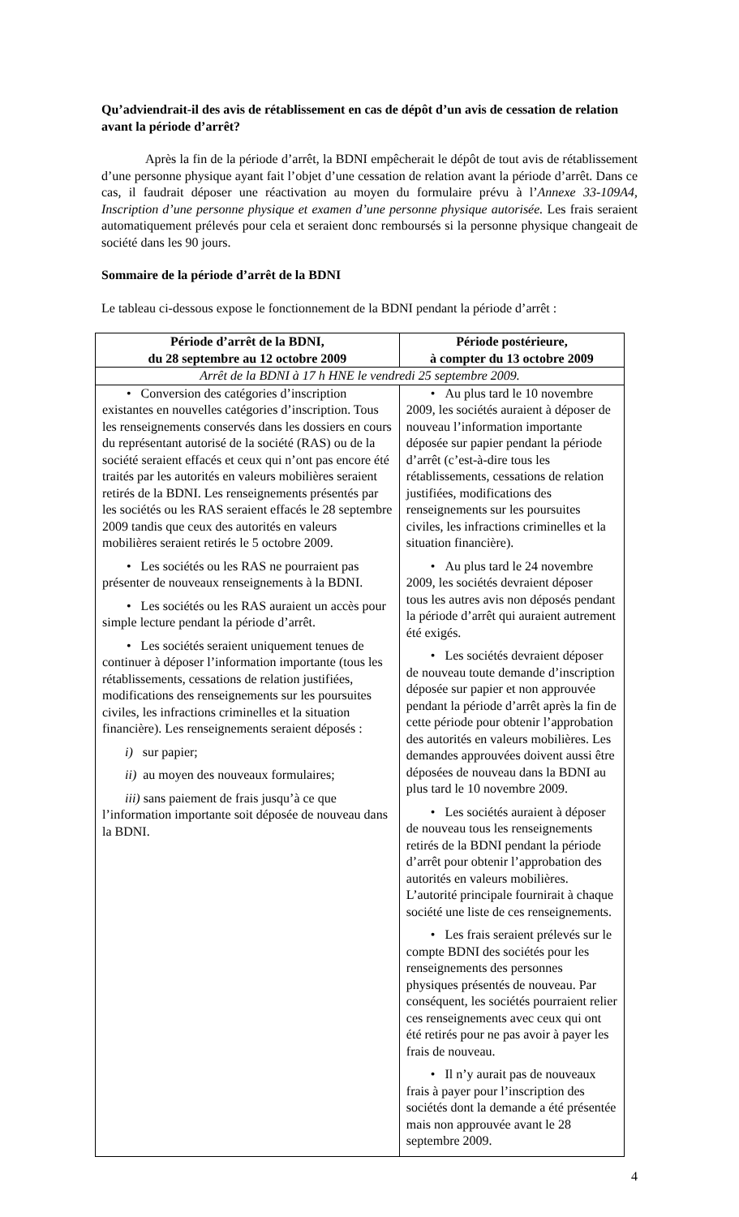Qu’adviendrait-il des avis de rétablissement en cas de dépôt d’un avis de cessation de relation avant la période d’arrêt?
Après la fin de la période d’arrêt, la BDNI empêcherait le dépôt de tout avis de rétablissement d’une personne physique ayant fait l’objet d’une cessation de relation avant la période d’arrêt. Dans ce cas, il faudrait déposer une réactivation au moyen du formulaire prévu à l’Annexe 33-109A4, Inscription d’une personne physique et examen d’une personne physique autorisée. Les frais seraient automatiquement prélevés pour cela et seraient donc remboursés si la personne physique changeait de société dans les 90 jours.
Sommaire de la période d’arrêt de la BDNI
Le tableau ci-dessous expose le fonctionnement de la BDNI pendant la période d’arrêt :
| Période d’arrêt de la BDNI, du 28 septembre au 12 octobre 2009 | Période postérieure, à compter du 13 octobre 2009 |
| --- | --- |
| Arrêt de la BDNI à 17 h HNE le vendredi 25 septembre 2009. | |
| • Conversion des catégories d’inscription existantes en nouvelles catégories d’inscription. Tous les renseignements conservés dans les dossiers en cours du représentant autorisé de la société (RAS) ou de la société seraient effacés et ceux qui n’ont pas encore été traités par les autorités en valeurs mobilières seraient retirés de la BDNI. Les renseignements présentés par les sociétés ou les RAS seraient effacés le 28 septembre 2009 tandis que ceux des autorités en valeurs mobilières seraient retirés le 5 octobre 2009. • Les sociétés ou les RAS ne pourraient pas présenter de nouveaux renseignements à la BDNI. • Les sociétés ou les RAS auraient un accès pour simple lecture pendant la période d’arrêt. • Les sociétés seraient uniquement tenues de continuer à déposer l’information importante (tous les rétablissements, cessations de relation justifiées, modifications des renseignements sur les poursuites civiles, les infractions criminelles et la situation financière). Les renseignements seraient déposés : i) sur papier; ii) au moyen des nouveaux formulaires; iii) sans paiement de frais jusqu’à ce que l’information importante soit déposée de nouveau dans la BDNI. | • Au plus tard le 10 novembre 2009, les sociétés auraient à déposer de nouveau l’information importante déposée sur papier pendant la période d’arrêt (c’est-à-dire tous les rétablissements, cessations de relation justifiées, modifications des renseignements sur les poursuites civiles, les infractions criminelles et la situation financière). • Au plus tard le 24 novembre 2009, les sociétés devraient déposer tous les autres avis non déposés pendant la période d’arrêt qui auraient autrement été exigés. • Les sociétés devraient déposer de nouveau toute demande d’inscription déposée sur papier et non approuvée pendant la période d’arrêt après la fin de cette période pour obtenir l’approbation des autorités en valeurs mobilières. Les demandes approuvées doivent aussi être déposées de nouveau dans la BDNI au plus tard le 10 novembre 2009. • Les sociétés auraient à déposer de nouveau tous les renseignements retirés de la BDNI pendant la période d’arrêt pour obtenir l’approbation des autorités en valeurs mobilières. L’autorité principale fournirait à chaque société une liste de ces renseignements. • Les frais seraient prélevés sur le compte BDNI des sociétés pour les renseignements des personnes physiques présentés de nouveau. Par conséquent, les sociétés pourraient relier ces renseignements avec ceux qui ont été retirés pour ne pas avoir à payer les frais de nouveau. • Il n’y aurait pas de nouveaux frais à payer pour l’inscription des sociétés dont la demande a été présentée mais non approuvée avant le 28 septembre 2009. |
4